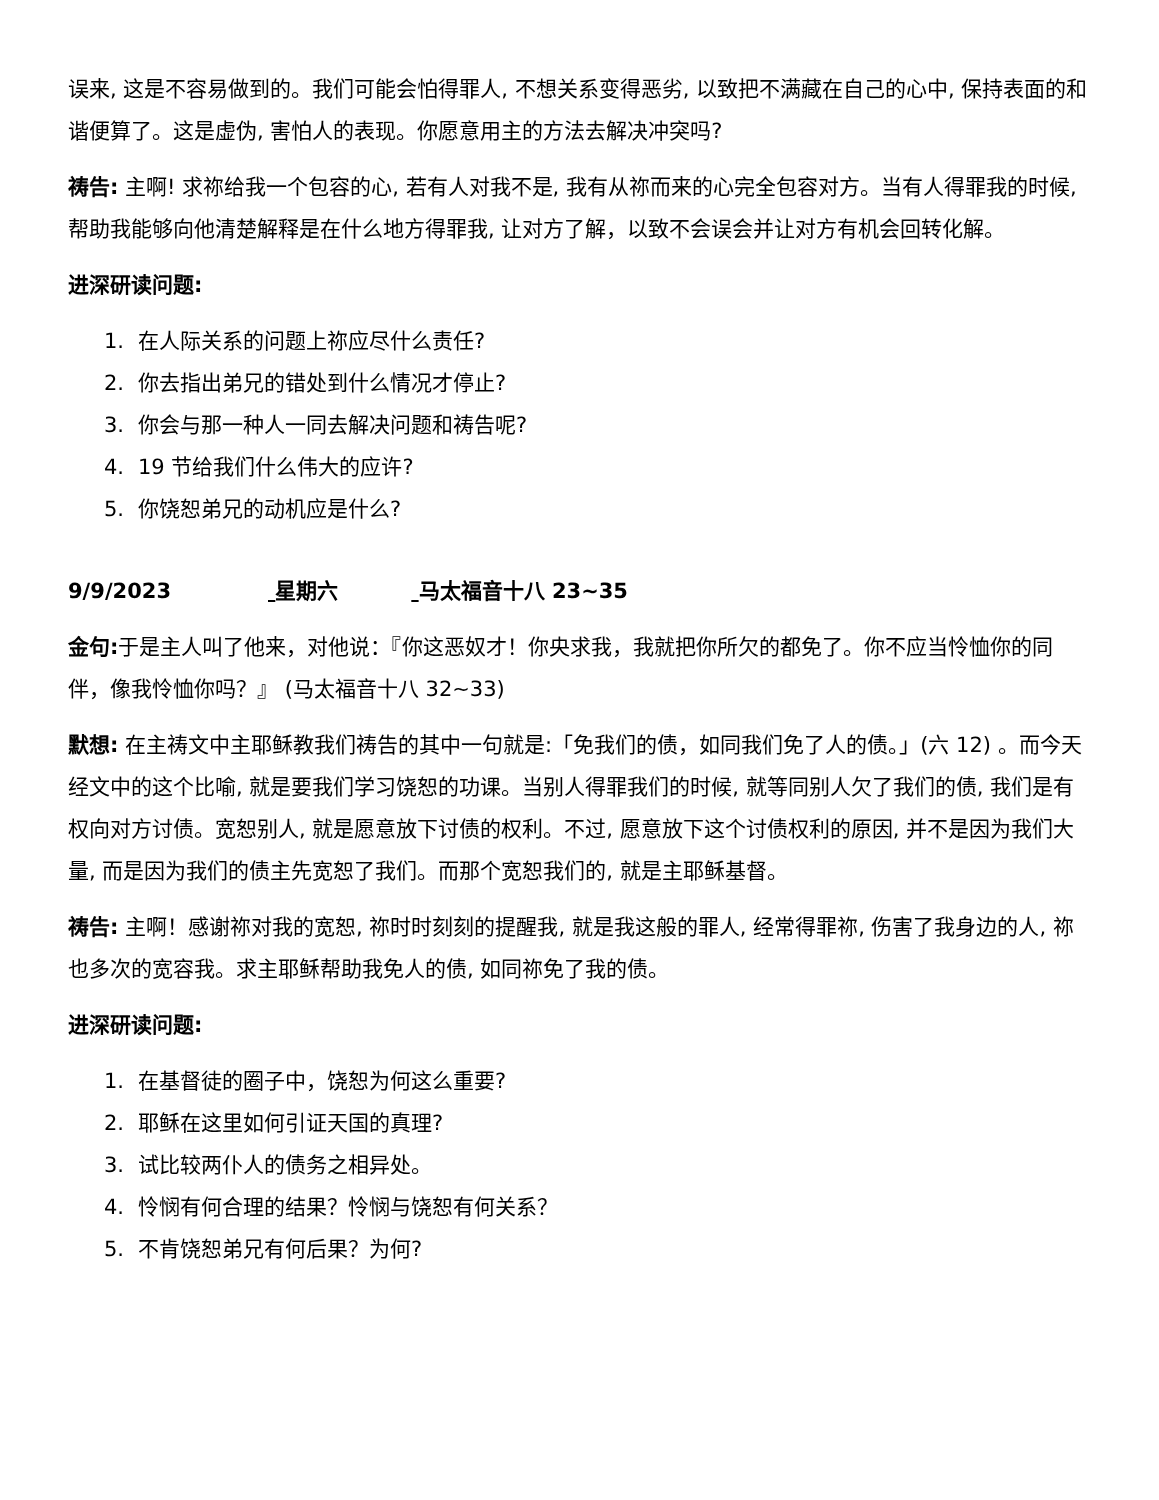误来, 这是不容易做到的。我们可能会怕得罪人, 不想关系变得恶劣, 以致把不满藏在自己的心中, 保持表面的和谐便算了。这是虚伪, 害怕人的表现。你愿意用主的方法去解决冲突吗?
祷告: 主啊! 求祢给我一个包容的心, 若有人对我不是, 我有从祢而来的心完全包容对方。当有人得罪我的时候, 帮助我能够向他清楚解释是在什么地方得罪我, 让对方了解，以致不会误会并让对方有机会回转化解。
进深研读问题:
1. 在人际关系的问题上祢应尽什么责任?
2. 你去指出弟兄的错处到什么情况才停止?
3. 你会与那一种人一同去解决问题和祷告呢?
4. 19 节给我们什么伟大的应许?
5. 你饶恕弟兄的动机应是什么?
9/9/2023 星期六 马太福音十八 23~35
金句: 于是主人叫了他来，对他说：『你这恶奴才！你央求我，我就把你所欠的都免了。你不应当怜恤你的同伴，像我怜恤你吗？』 (马太福音十八 32~33)
默想: 在主祷文中主耶稣教我们祷告的其中一句就是:「免我们的债，如同我们免了人的债。」(六 12) 。而今天经文中的这个比喻, 就是要我们学习饶恕的功课。当别人得罪我们的时候, 就等同别人欠了我们的债, 我们是有权向对方讨债。宽恕别人, 就是愿意放下讨债的权利。不过, 愿意放下这个讨债权利的原因, 并不是因为我们大量, 而是因为我们的债主先宽恕了我们。而那个宽恕我们的, 就是主耶稣基督。
祷告: 主啊！感谢祢对我的宽恕, 祢时时刻刻的提醒我, 就是我这般的罪人, 经常得罪祢, 伤害了我身边的人, 祢也多次的宽容我。求主耶稣帮助我免人的债, 如同祢免了我的债。
进深研读问题:
1. 在基督徒的圈子中，饶恕为何这么重要?
2. 耶稣在这里如何引证天国的真理?
3. 试比较两仆人的债务之相异处。
4. 怜悯有何合理的结果？怜悯与饶恕有何关系？
5. 不肯饶恕弟兄有何后果？为何?